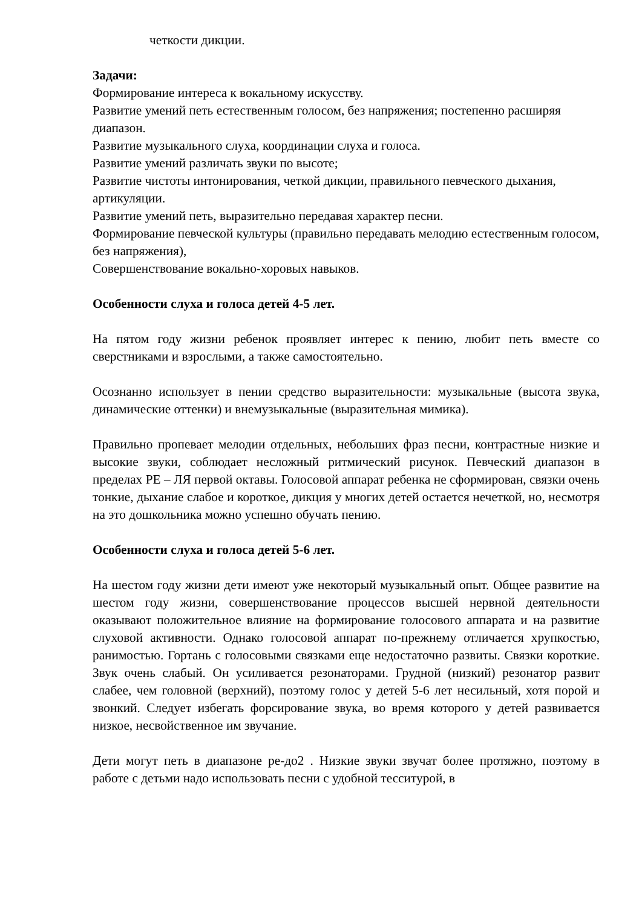четкости дикции.
Задачи:
Формирование интереса к вокальному искусству.
Развитие умений петь естественным голосом, без напряжения; постепенно расширяя диапазон.
Развитие музыкального слуха, координации слуха и голоса.
Развитие умений различать звуки по высоте;
Развитие чистоты интонирования, четкой дикции, правильного певческого дыхания, артикуляции.
Развитие умений петь, выразительно передавая характер песни.
Формирование певческой культуры (правильно передавать мелодию естественным голосом, без напряжения),
Совершенствование вокально-хоровых навыков.
Особенности слуха и голоса детей 4-5 лет.
На пятом году жизни ребенок проявляет интерес к пению, любит петь вместе со сверстниками и взрослыми, а также самостоятельно.
Осознанно использует в пении средство выразительности: музыкальные (высота звука, динамические оттенки) и внемузыкальные (выразительная мимика).
Правильно пропевает мелодии отдельных, небольших фраз песни, контрастные низкие и высокие звуки, соблюдает несложный ритмический рисунок. Певческий диапазон в пределах РЕ – ЛЯ первой октавы. Голосовой аппарат ребенка не сформирован, связки очень тонкие, дыхание слабое и короткое, дикция у многих детей остается нечеткой, но, несмотря на это дошкольника можно успешно обучать пению.
Особенности слуха и голоса детей 5-6 лет.
На шестом году жизни дети имеют уже некоторый музыкальный опыт. Общее развитие на шестом году жизни, совершенствование процессов высшей нервной деятельности оказывают положительное влияние на формирование голосового аппарата и на развитие слуховой активности. Однако голосовой аппарат по-прежнему отличается хрупкостью, ранимостью. Гортань с голосовыми связками еще недостаточно развиты. Связки короткие. Звук очень слабый. Он усиливается резонаторами. Грудной (низкий) резонатор развит слабее, чем головной (верхний), поэтому голос у детей 5-6 лет несильный, хотя порой и звонкий. Следует избегать форсирование звука, во время которого у детей развивается низкое, несвойственное им звучание.
Дети могут петь в диапазоне ре-до2 . Низкие звуки звучат более протяжно, поэтому в работе с детьми надо использовать песни с удобной тесситурой, в